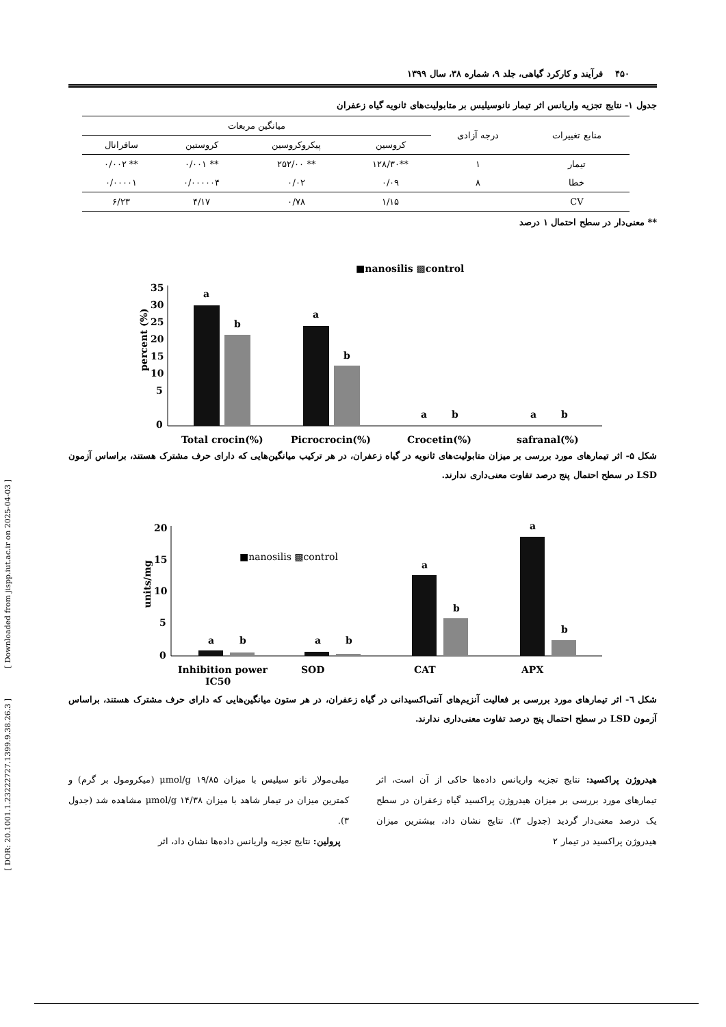[ Downloaded from jispp.iut.ac.ir on 2025-04-03 ]
[ DOR: 20.1001.1.23222727.1399.9.38.26.3 ]
۴۵۰ فرآیند و کارکرد گیاهی، جلد ۹، شماره ۳۸، سال ۱۳۹۹
جدول ۱- نتایج تجزیه واریانس اثر تیمار نانوسیلیس بر متابولیت‌های ثانویه گیاه زعفران
| منابع تغییرات | درجه آزادی | میانگین مربعات | | | |
| --- | --- | --- | --- | --- | --- |
| | | کروسین | پیکروکروسین | کروستین | سافرانال |
| تیمار | ۱ | **۱۲۸/۳۰ | ** ۲۵۲/۰۰ | ** ۰/۰۰۱ | ** ۰/۰۰۲ |
| خطا | ۸ | ۰/۰۹ | ۰/۰۲ | ۰/۰۰۰۰۰۴ | ۰/۰۰۰۰۱ |
| CV | | ۱/۱۵ | ۰/۷۸ | ۴/۱۷ | ۶/۲۳ |
** معنی‌دار در سطح احتمال ۱ درصد
■nanosilis ▩control
percent (%)
35
30
25
20
15
10
5
0
a
b
a
b
a
b
a
b
Total crocin(%)
Picrocrocin(%)
Crocetin(%)
safranal(%)
شکل ۵- اثر تیمارهای مورد بررسی بر میزان متابولیت‌های ثانویه در گیاه زعفران، در هر ترکیب میانگین‌هایی که دارای حرف مشترک هستند، براساس آزمون LSD در سطح احتمال پنج درصد تفاوت معنی‌داری ندارند.
■nanosilis ▩control
units/mg
20
15
10
5
0
a
b
a
b
a
b
a
b
Inhibition power
IC50
SOD
CAT
APX
شکل ٦- اثر تیمارهای مورد بررسی بر فعالیت آنزیم‌های آنتی‌اکسیدانی در گیاه زعفران، در هر ستون میانگین‌هایی که دارای حرف مشترک هستند، براساس آزمون LSD در سطح احتمال پنج درصد تفاوت معنی‌داری ندارند.
هیدروژن پراکسید: نتایج تجزیه واریانس داده‌ها حاکی از آن است، اثر تیمارهای مورد بررسی بر میزان هیدروژن پراکسید گیاه زعفران در سطح یک درصد معنی‌دار گردید (جدول ۳). نتایج نشان داد، بیشترین میزان هیدروژن پراکسید در تیمار ۲
میلی‌مولار نانو سیلیس با میزان ۱۹/۸۵ μmol/g (میکرومول بر گرم) و کمترین میزان در تیمار شاهد با میزان ۱۴/۳۸ μmol/g مشاهده شد (جدول ۳).
پرولین: نتایج تجزیه واریانس داده‌ها نشان داد، اثر